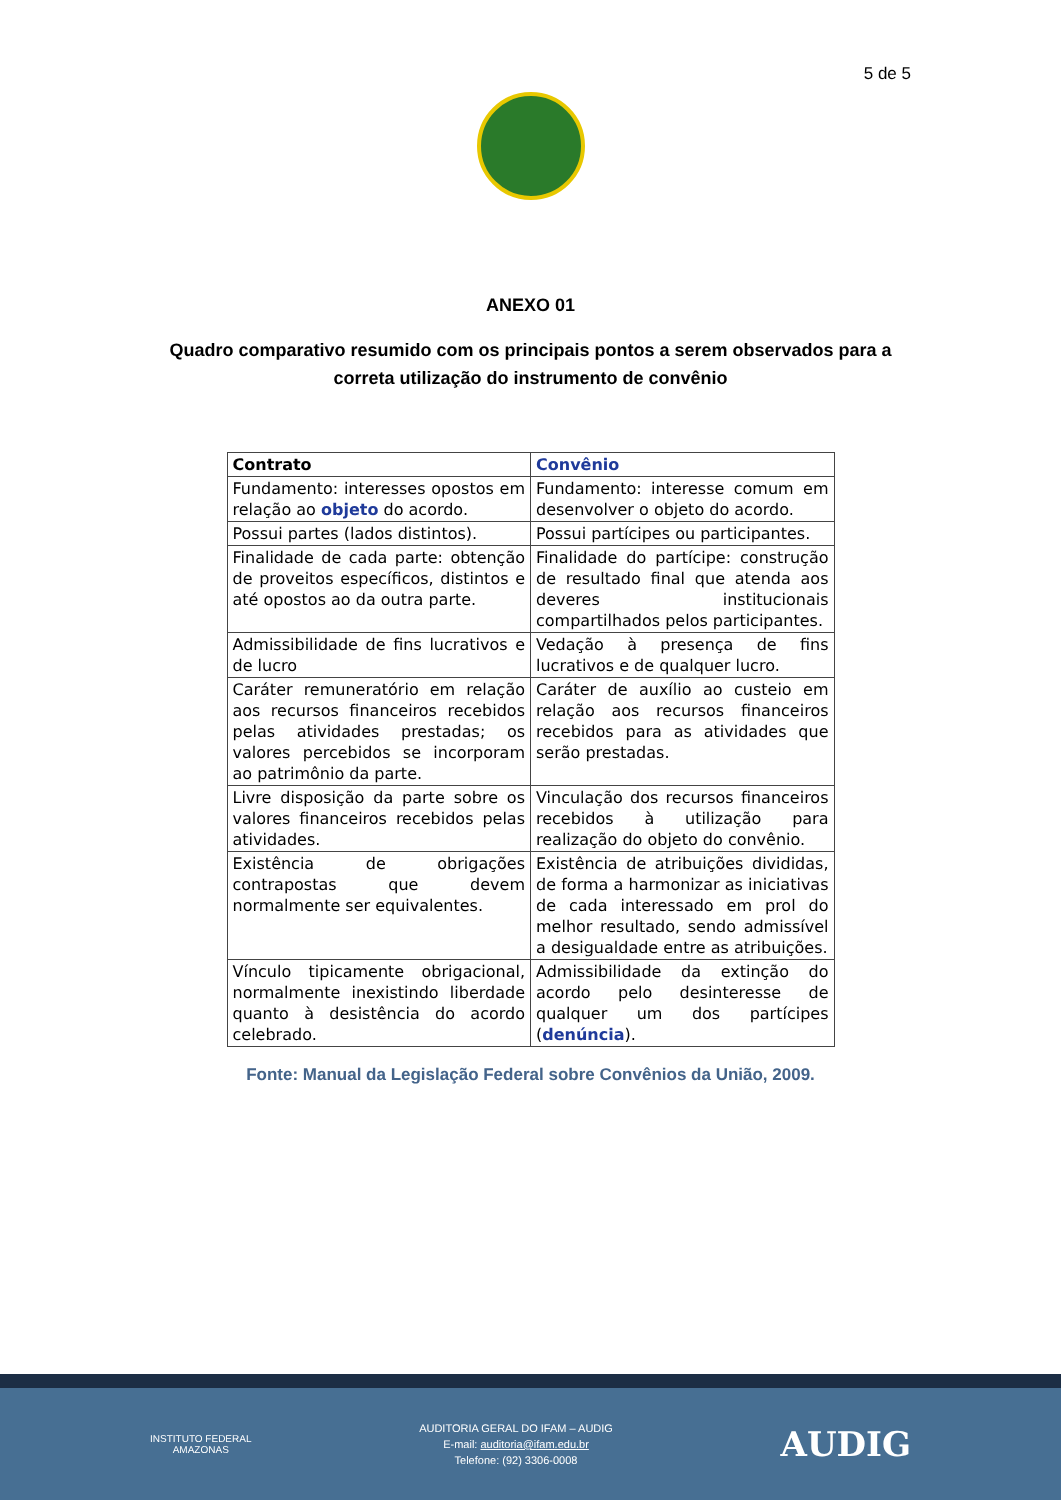5 de 5
ANEXO 01
Quadro comparativo resumido com os principais pontos a serem observados para a correta utilização do instrumento de convênio
| Contrato | Convênio |
| --- | --- |
| Fundamento: interesses opostos em relação ao objeto do acordo. | Fundamento: interesse comum em desenvolver o objeto do acordo. |
| Possui partes (lados distintos). | Possui partícipes ou participantes. |
| Finalidade de cada parte: obtenção de proveitos específicos, distintos e até opostos ao da outra parte. | Finalidade do partícipe: construção de resultado final que atenda aos deveres institucionais compartilhados pelos participantes. |
| Admissibilidade de fins lucrativos e de lucro | Vedação à presença de fins lucrativos e de qualquer lucro. |
| Caráter remuneratório em relação aos recursos financeiros recebidos pelas atividades prestadas; os valores percebidos se incorporam ao patrimônio da parte. | Caráter de auxílio ao custeio em relação aos recursos financeiros recebidos para as atividades que serão prestadas. |
| Livre disposição da parte sobre os valores financeiros recebidos pelas atividades. | Vinculação dos recursos financeiros recebidos à utilização para realização do objeto do convênio. |
| Existência de obrigações contrapostas que devem normalmente ser equivalentes. | Existência de atribuições divididas, de forma a harmonizar as iniciativas de cada interessado em prol do melhor resultado, sendo admissível a desigualdade entre as atribuições. |
| Vínculo tipicamente obrigacional, normalmente inexistindo liberdade quanto à desistência do acordo celebrado. | Admissibilidade da extinção do acordo pelo desinteresse de qualquer um dos partícipes ( denúncia ). |
Fonte: Manual da Legislação Federal sobre Convênios da União, 2009.
INSTITUTO FEDERAL
AMAZONAS
AUDITORIA GERAL DO IFAM – AUDIG
E-mail: auditoria@ifam.edu.br
Telefone: (92) 3306-0008
AUDIG